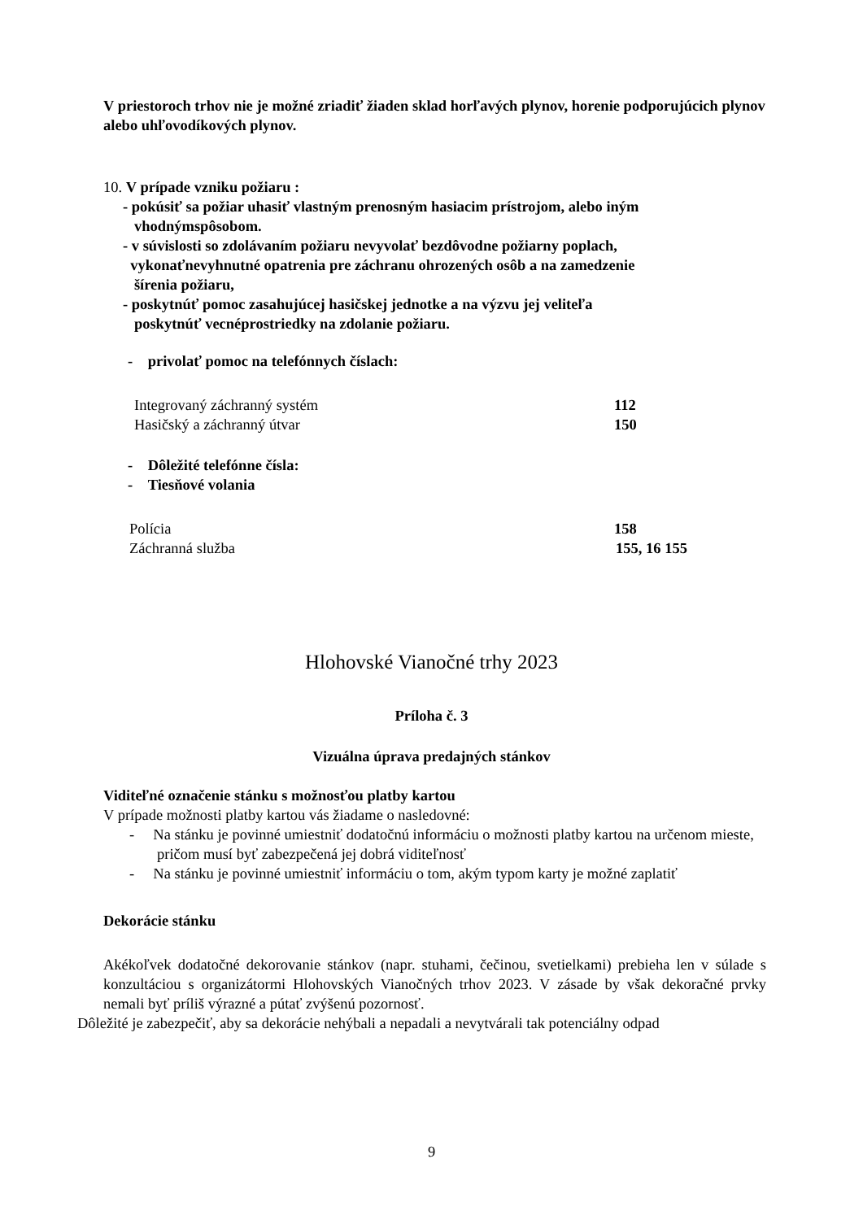V priestoroch trhov nie je možné zriadiť žiaden sklad horľavých plynov, horenie podporujúcich plynov alebo uhľovodíkových plynov.
10. V prípade vzniku požiaru :
- pokúsiť sa požiar uhasiť vlastným prenosným hasiacim prístrojom, alebo iným
vhodnýmspôsobom.
- v súvislosti so zdolávaním požiaru nevyvolať bezdôvodne požiarny poplach,
vykonaťnevyhnutné opatrenia pre záchranu ohrozených osôb a na zamedzenie
šírenia požiaru,
- poskytnúť pomoc zasahujúcej hasičskej jednotke a na výzvu jej veliteľa
poskytnúť vecnéprostriedky na zdolanie požiaru.
- privolať pomoc na telefónnych číslach:
Integrovaný záchranný systém 112
Hasičský a záchranný útvar 150
- Dôležité telefónne čísla:
- Tiesňové volania
Polícia 158
Záchranná služba 155, 16 155
Hlohovské Vianočné trhy 2023
Príloha č. 3
Vizuálna úprava predajných stánkov
Viditeľné označenie stánku s možnosťou platby kartou
V prípade možnosti platby kartou vás žiadame o nasledovné:
- Na stánku je povinné umiestniť dodatočnú informáciu o možnosti platby kartou na určenom mieste, pričom musí byť zabezpečená jej dobrá viditeľnosť
- Na stánku je povinné umiestniť informáciu o tom, akým typom karty je možné zaplatiť
Dekorácie stánku
Akékoľvek dodatočné dekorovanie stánkov (napr. stuhami, čečinou, svetielkami) prebieha len v súlade s konzultáciou s organizátormi Hlohovských Vianočných trhov 2023. V zásade by však dekoračné prvky nemali byť príliš výrazné a pútať zvýšenú pozornosť.
Dôležité je zabezpečiť, aby sa dekorácie nehýbali a nepadali a nevytvárali tak potenciálny odpad
9